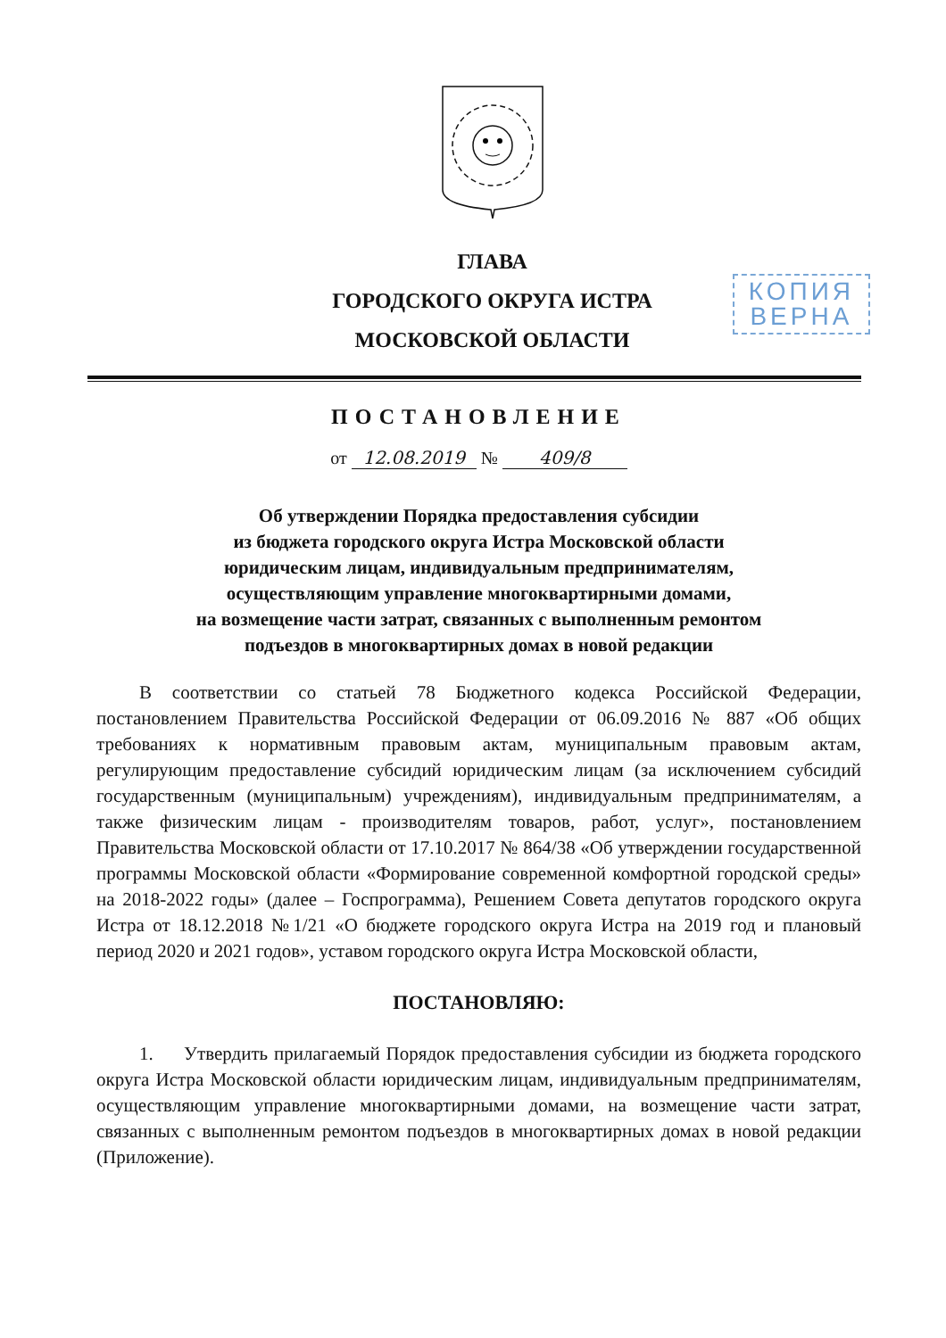ГЛАВА
ГОРОДСКОГО ОКРУГА ИСТРА
МОСКОВСКОЙ ОБЛАСТИ
КОПИЯ
ВЕРНА
ПОСТАНОВЛЕНИЕ
от 12.08.2019 № 409/8
Об утверждении Порядка предоставления субсидии
из бюджета городского округа Истра Московской области
юридическим лицам, индивидуальным предпринимателям,
осуществляющим управление многоквартирными домами,
на возмещение части затрат, связанных с выполненным ремонтом
подъездов в многоквартирных домах в новой редакции
В соответствии со статьей 78 Бюджетного кодекса Российской Федерации, постановлением Правительства Российской Федерации от 06.09.2016 № 887 «Об общих требованиях к нормативным правовым актам, муниципальным правовым актам, регулирующим предоставление субсидий юридическим лицам (за исключением субсидий государственным (муниципальным) учреждениям), индивидуальным предпринимателям, а также физическим лицам - производителям товаров, работ, услуг», постановлением Правительства Московской области от 17.10.2017 № 864/38 «Об утверждении государственной программы Московской области «Формирование современной комфортной городской среды» на 2018-2022 годы» (далее – Госпрограмма), Решением Совета депутатов городского округа Истра от 18.12.2018 №1/21 «О бюджете городского округа Истра на 2019 год и плановый период 2020 и 2021 годов», уставом городского округа Истра Московской области,
ПОСТАНОВЛЯЮ:
1. Утвердить прилагаемый Порядок предоставления субсидии из бюджета городского округа Истра Московской области юридическим лицам, индивидуальным предпринимателям, осуществляющим управление многоквартирными домами, на возмещение части затрат, связанных с выполненным ремонтом подъездов в многоквартирных домах в новой редакции (Приложение).